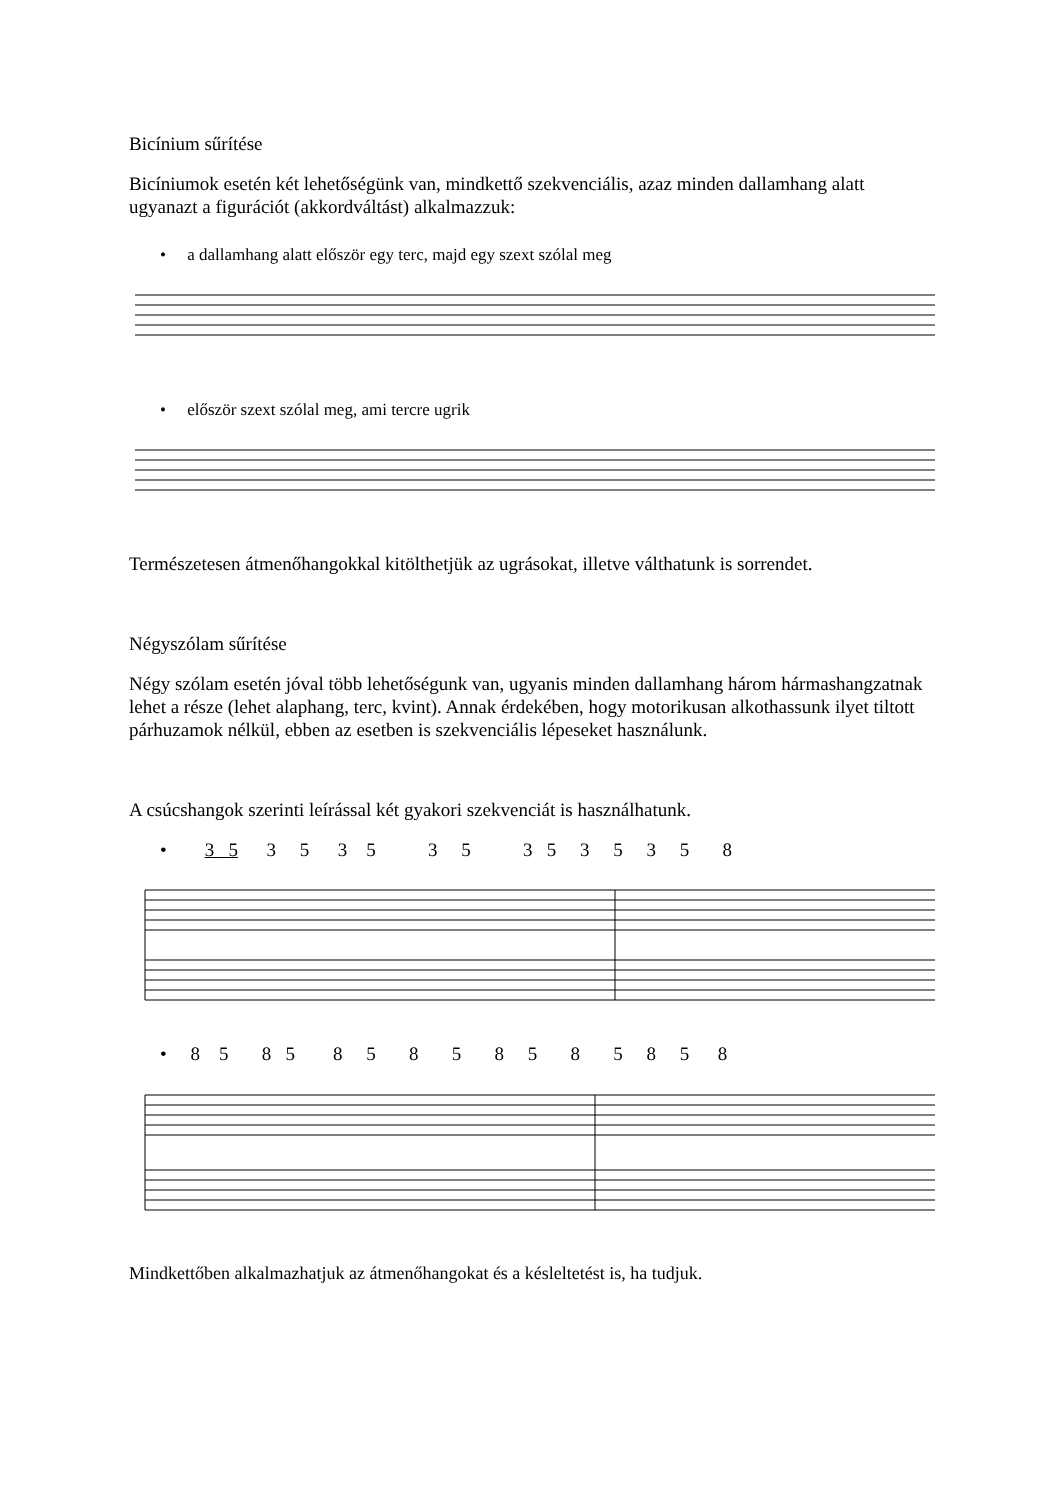Bicínium sűrítése
Bicíniumok esetén két lehetőségünk van, mindkettő szekvenciális, azaz minden dallamhang alatt ugyanazt a figurációt (akkordváltást) alkalmazzuk:
• a dallamhang alatt először egy terc, majd egy szext szólal meg
• először szext szólal meg, ami tercre ugrik
Természetesen átmenőhangokkal kitölthetjük az ugrásokat, illetve válthatunk is sorrendet.
Négyszólam sűrítése
Négy szólam esetén jóval több lehetőségunk van, ugyanis minden dallamhang három hármashangzatnak lehet a része (lehet alaphang, terc, kvint). Annak érdekében, hogy motorikusan alkothassunk ilyet tiltott párhuzamok nélkül, ebben az esetben is szekvenciális lépeseket használunk.
A csúcshangok szerinti leírással két gyakori szekvenciát is használhatunk.
• 3 5 3 5 3 5 3 5 3 5 3 5 3 5 8
• 8 5 8 5 8 5 8 5 8 5 8 5 8 5 8
Mindkettőben alkalmazhatjuk az átmenőhangokat és a késleltetést is, ha tudjuk.